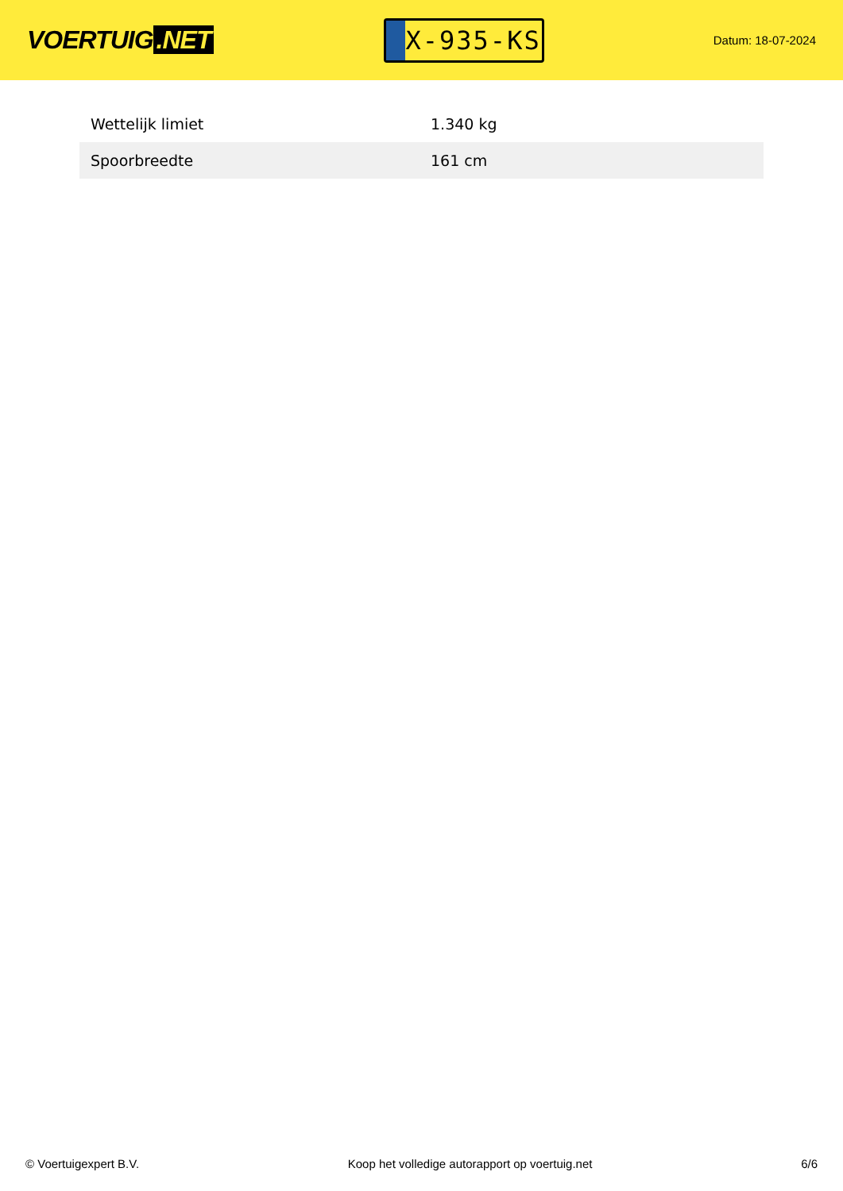VOERTUIG.NET
X-935-KS
Datum: 18-07-2024
| Wettelijk limiet | 1.340 kg |
| Spoorbreedte | 161 cm |
© Voertuigexpert B.V. Koop het volledige autorapport op voertuig.net 6/6